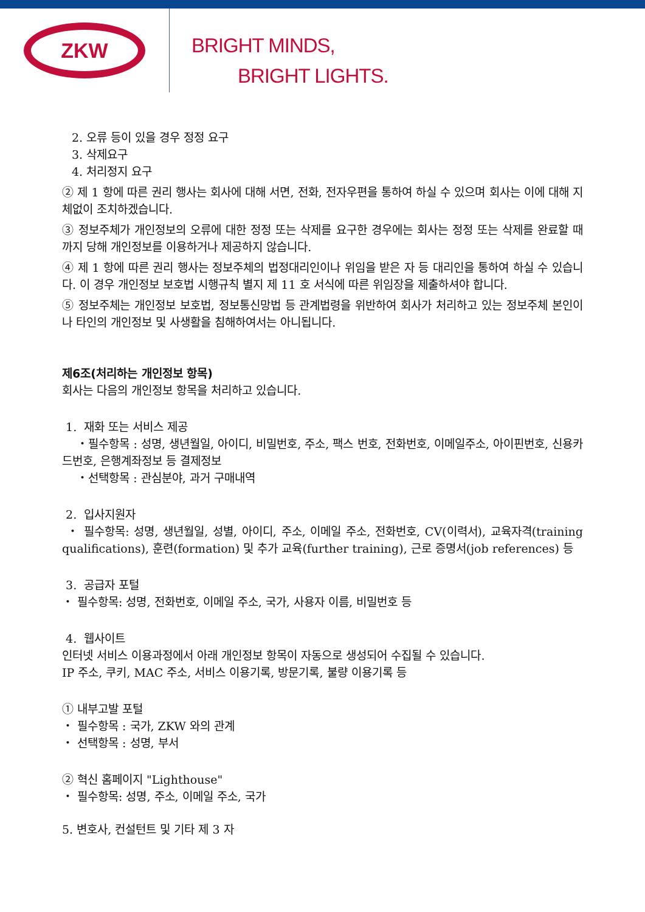ZKW
BRIGHT MINDS,
BRIGHT LIGHTS.
2. 오류 등이 있을 경우 정정 요구
3. 삭제요구
4. 처리정지 요구
② 제 1 항에 따른 권리 행사는 회사에 대해 서면, 전화, 전자우편을 통하여 하실 수 있으며 회사는 이에 대해 지체없이 조치하겠습니다.
③ 정보주체가 개인정보의 오류에 대한 정정 또는 삭제를 요구한 경우에는 회사는 정정 또는 삭제를 완료할 때까지 당해 개인정보를 이용하거나 제공하지 않습니다.
④ 제 1 항에 따른 권리 행사는 정보주체의 법정대리인이나 위임을 받은 자 등 대리인을 통하여 하실 수 있습니다. 이 경우 개인정보 보호법 시행규칙 별지 제 11 호 서식에 따른 위임장을 제출하셔야 합니다.
⑤ 정보주체는 개인정보 보호법, 정보통신망법 등 관계법령을 위반하여 회사가 처리하고 있는 정보주체 본인이나 타인의 개인정보 및 사생활을 침해하여서는 아니됩니다.
제6조(처리하는 개인정보 항목)
회사는 다음의 개인정보 항목을 처리하고 있습니다.
1. 재화 또는 서비스 제공
・필수항목 : 성명, 생년월일, 아이디, 비밀번호, 주소, 팩스 번호, 전화번호, 이메일주소, 아이핀번호, 신용카드번호, 은행계좌정보 등 결제정보
・선택항목 : 관심분야, 과거 구매내역
2. 입사지원자
・ 필수항목: 성명, 생년월일, 성별, 아이디, 주소, 이메일 주소, 전화번호, CV(이력서), 교육자격(training qualifications), 훈련(formation) 및 추가 교육(further training), 근로 증명서(job references) 등
3. 공급자 포털
・ 필수항목: 성명, 전화번호, 이메일 주소, 국가, 사용자 이름, 비밀번호 등
4. 웹사이트
인터넷 서비스 이용과정에서 아래 개인정보 항목이 자동으로 생성되어 수집될 수 있습니다.
IP 주소, 쿠키, MAC 주소, 서비스 이용기록, 방문기록, 불량 이용기록 등
① 내부고발 포털
・ 필수항목 : 국가, ZKW 와의 관계
・ 선택항목 : 성명, 부서
② 혁신 홈페이지 "Lighthouse"
・ 필수항목: 성명, 주소, 이메일 주소, 국가
5. 변호사, 컨설턴트 및 기타 제 3 자